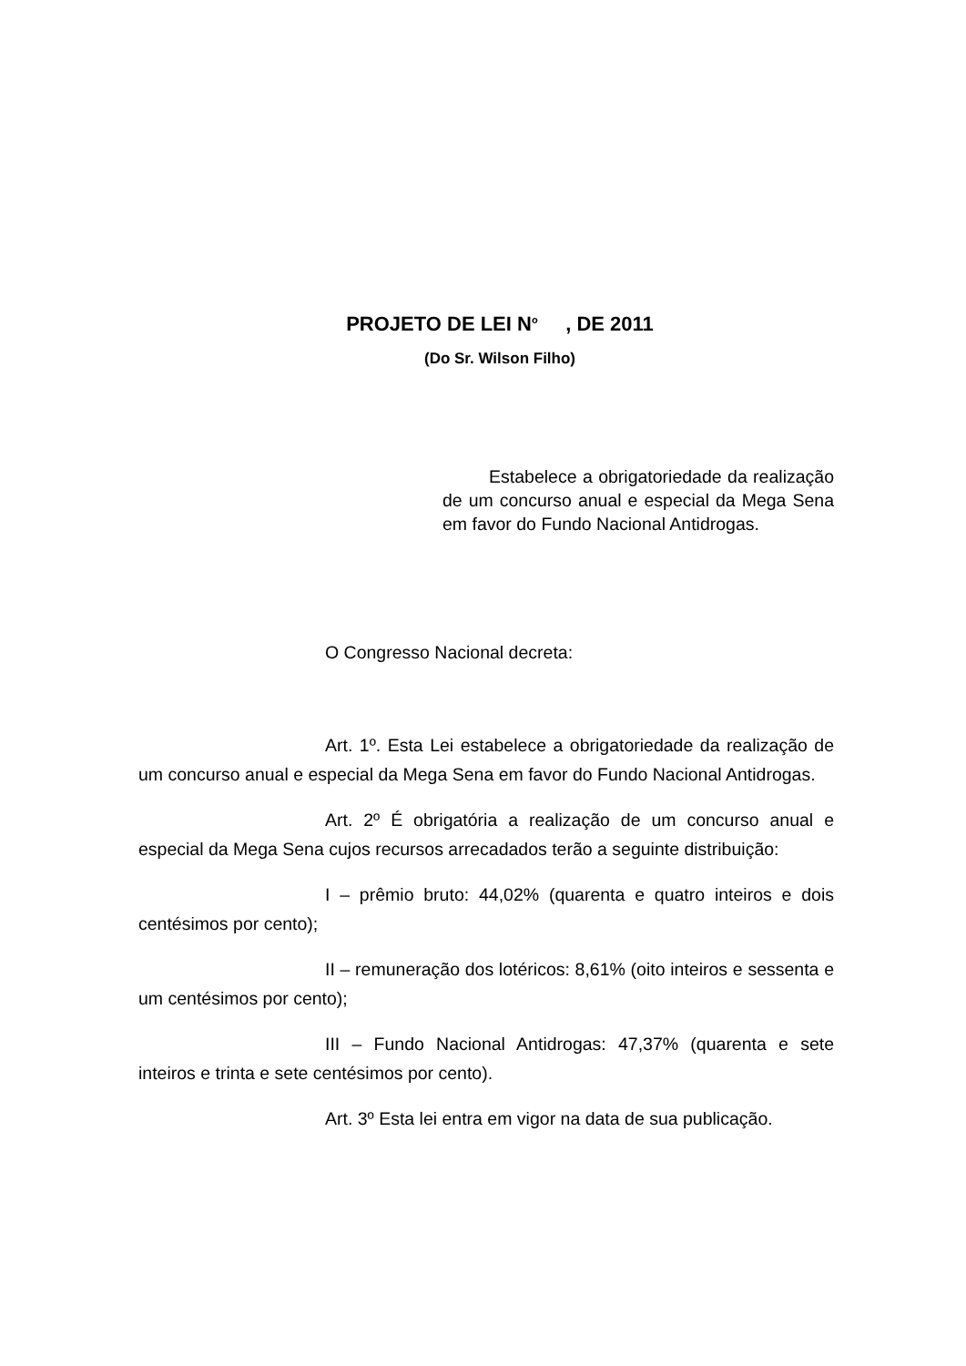PROJETO DE LEI N<sup>o</sup> , DE 2011
(Do Sr. Wilson Filho)
Estabelece a obrigatoriedade da realização de um concurso anual e especial da Mega Sena em favor do Fundo Nacional Antidrogas.
O Congresso Nacional decreta:
Art. 1º. Esta Lei estabelece a obrigatoriedade da realização de um concurso anual e especial da Mega Sena em favor do Fundo Nacional Antidrogas.
Art. 2º É obrigatória a realização de um concurso anual e especial da Mega Sena cujos recursos arrecadados terão a seguinte distribuição:
I – prêmio bruto: 44,02% (quarenta e quatro inteiros e dois centésimos por cento);
II – remuneração dos lotéricos: 8,61% (oito inteiros e sessenta e um centésimos por cento);
III – Fundo Nacional Antidrogas: 47,37% (quarenta e sete inteiros e trinta e sete centésimos por cento).
Art. 3º Esta lei entra em vigor na data de sua publicação.